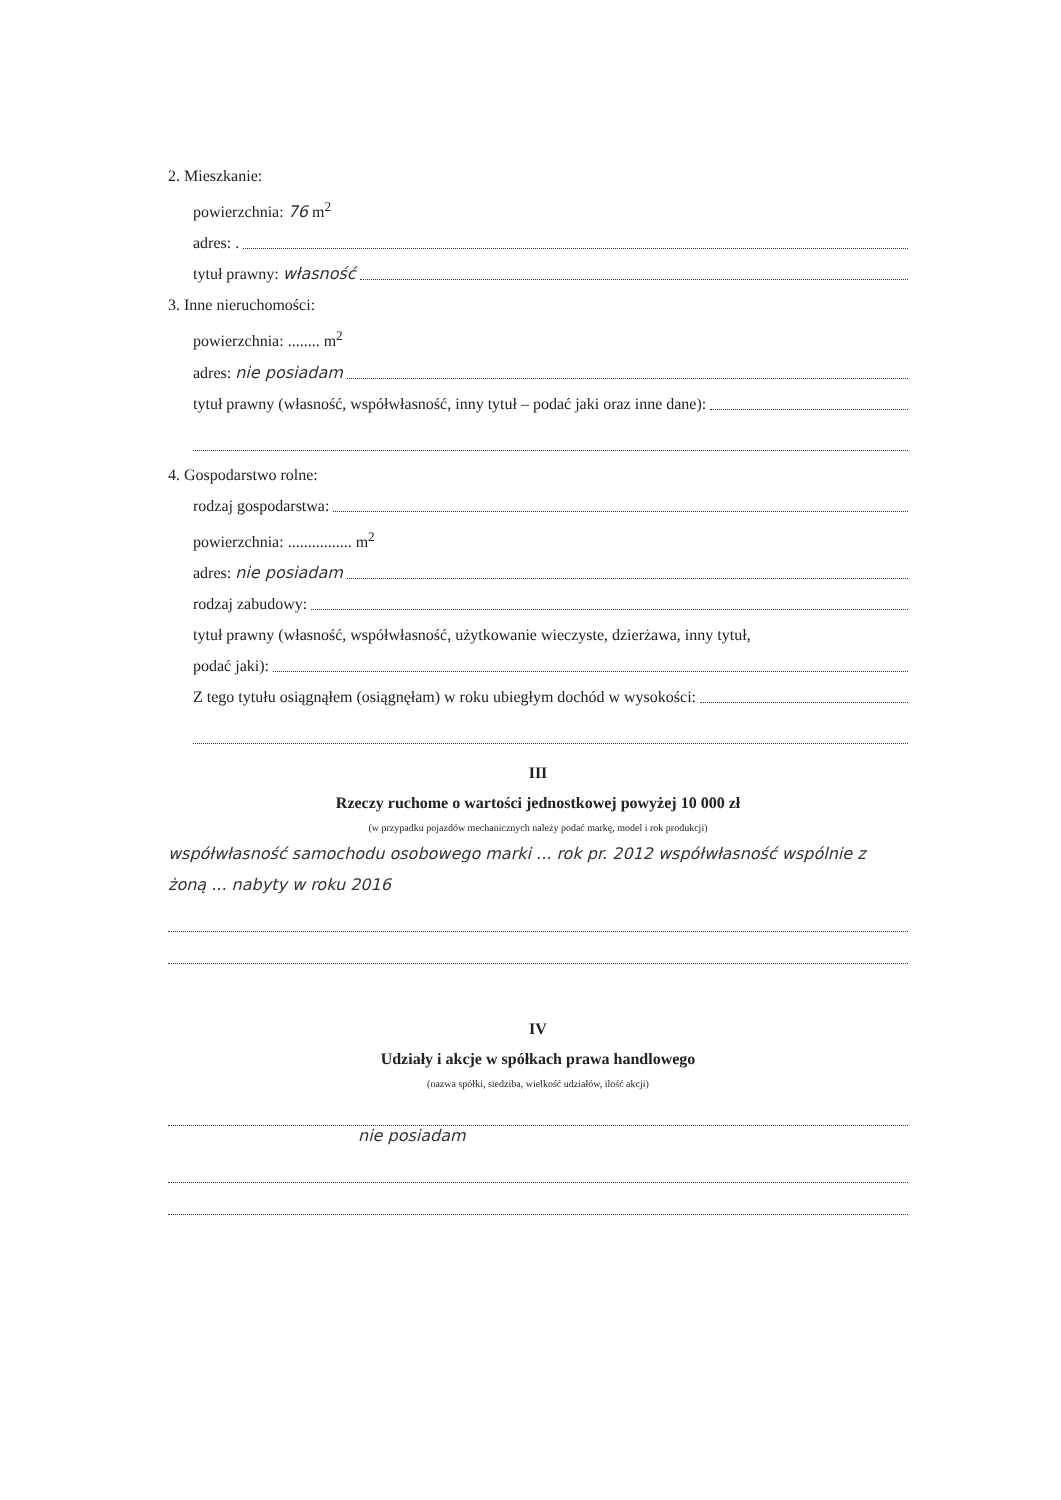2. Mieszkanie:
powierzchnia: 76 m<sup>2</sup>
adres: .
tytuł prawny: własność
3. Inne nieruchomości:
powierzchnia: ........ m<sup>2</sup>
adres: nie posiadam
tytuł prawny (własność, współwłasność, inny tytuł – podać jaki oraz inne dane):
4. Gospodarstwo rolne:
rodzaj gospodarstwa:
powierzchnia: ................ m<sup>2</sup>
adres: nie posiadam
rodzaj zabudowy:
tytuł prawny (własność, współwłasność, użytkowanie wieczyste, dzierżawa, inny tytuł,
podać jaki):
Z tego tytułu osiągnąłem (osiągnęłam) w roku ubiegłym dochód w wysokości:
III
Rzeczy ruchome o wartości jednostkowej powyżej 10 000 zł
(w przypadku pojazdów mechanicznych należy podać markę, model i rok produkcji)
współwłasność samochodu osobowego marki ... rok pr. 2012 współwłasność wspólnie z żoną ... nabyty w roku 2016
IV
Udziały i akcje w spółkach prawa handlowego
(nazwa spółki, siedziba, wielkość udziałów, ilość akcji)
nie posiadam